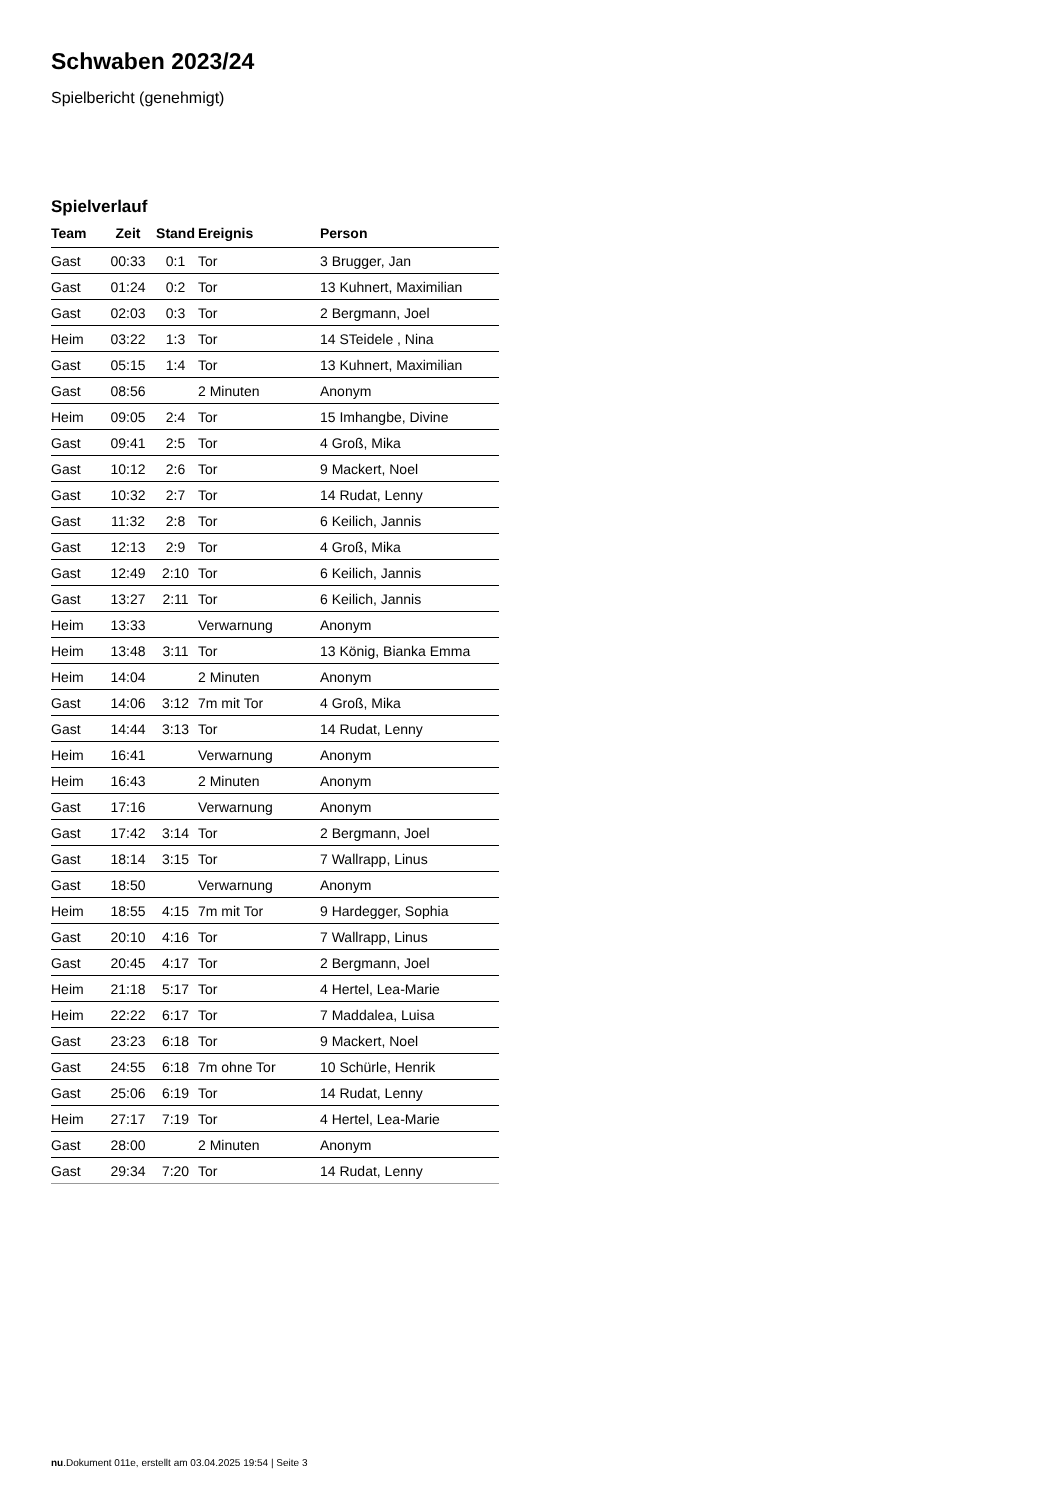Schwaben 2023/24
Spielbericht (genehmigt)
Spielverlauf
| Team | Zeit | Stand | Ereignis | Person |
| --- | --- | --- | --- | --- |
| Gast | 00:33 | 0:1 | Tor | 3 Brugger, Jan |
| Gast | 01:24 | 0:2 | Tor | 13 Kuhnert, Maximilian |
| Gast | 02:03 | 0:3 | Tor | 2 Bergmann, Joel |
| Heim | 03:22 | 1:3 | Tor | 14 STeidele , Nina |
| Gast | 05:15 | 1:4 | Tor | 13 Kuhnert, Maximilian |
| Gast | 08:56 | | 2 Minuten | Anonym |
| Heim | 09:05 | 2:4 | Tor | 15 Imhangbe, Divine |
| Gast | 09:41 | 2:5 | Tor | 4 Groß, Mika |
| Gast | 10:12 | 2:6 | Tor | 9 Mackert, Noel |
| Gast | 10:32 | 2:7 | Tor | 14 Rudat, Lenny |
| Gast | 11:32 | 2:8 | Tor | 6 Keilich, Jannis |
| Gast | 12:13 | 2:9 | Tor | 4 Groß, Mika |
| Gast | 12:49 | 2:10 | Tor | 6 Keilich, Jannis |
| Gast | 13:27 | 2:11 | Tor | 6 Keilich, Jannis |
| Heim | 13:33 | | Verwarnung | Anonym |
| Heim | 13:48 | 3:11 | Tor | 13 König, Bianka Emma |
| Heim | 14:04 | | 2 Minuten | Anonym |
| Gast | 14:06 | 3:12 | 7m mit Tor | 4 Groß, Mika |
| Gast | 14:44 | 3:13 | Tor | 14 Rudat, Lenny |
| Heim | 16:41 | | Verwarnung | Anonym |
| Heim | 16:43 | | 2 Minuten | Anonym |
| Gast | 17:16 | | Verwarnung | Anonym |
| Gast | 17:42 | 3:14 | Tor | 2 Bergmann, Joel |
| Gast | 18:14 | 3:15 | Tor | 7 Wallrapp, Linus |
| Gast | 18:50 | | Verwarnung | Anonym |
| Heim | 18:55 | 4:15 | 7m mit Tor | 9 Hardegger, Sophia |
| Gast | 20:10 | 4:16 | Tor | 7 Wallrapp, Linus |
| Gast | 20:45 | 4:17 | Tor | 2 Bergmann, Joel |
| Heim | 21:18 | 5:17 | Tor | 4 Hertel, Lea-Marie |
| Heim | 22:22 | 6:17 | Tor | 7 Maddalea, Luisa |
| Gast | 23:23 | 6:18 | Tor | 9 Mackert, Noel |
| Gast | 24:55 | 6:18 | 7m ohne Tor | 10 Schürle, Henrik |
| Gast | 25:06 | 6:19 | Tor | 14 Rudat, Lenny |
| Heim | 27:17 | 7:19 | Tor | 4 Hertel, Lea-Marie |
| Gast | 28:00 | | 2 Minuten | Anonym |
| Gast | 29:34 | 7:20 | Tor | 14 Rudat, Lenny |
nu.Dokument 011e, erstellt am 03.04.2025 19:54 | Seite 3